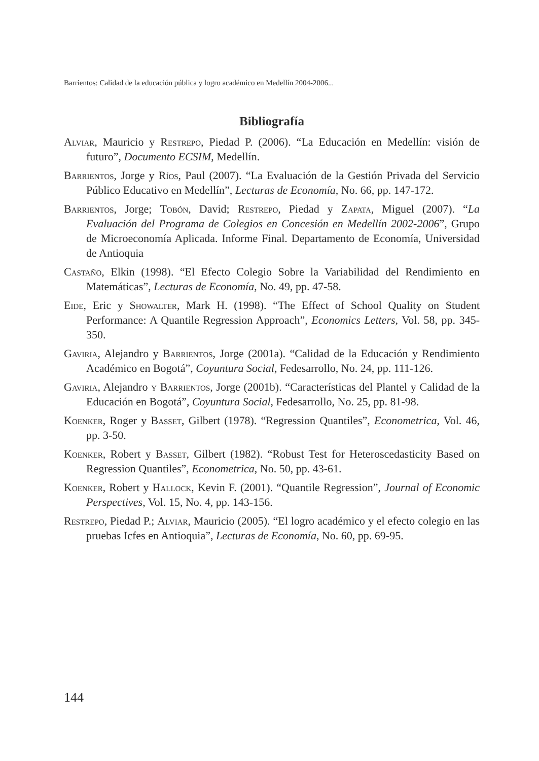Barrientos: Calidad de la educación pública y logro académico en Medellín 2004-2006...
Bibliografía
Alviar, Mauricio y Restrepo, Piedad P. (2006). “La Educación en Medellín: visión de futuro”, Documento ECSIM, Medellín.
Barrientos, Jorge y Ríos, Paul (2007). “La Evaluación de la Gestión Privada del Servicio Público Educativo en Medellín”, Lecturas de Economía, No. 66, pp. 147-172.
Barrientos, Jorge; Tobón, David; Restrepo, Piedad y Zapata, Miguel (2007). “La Evaluación del Programa de Colegios en Concesión en Medellín 2002-2006”, Grupo de Microeconomía Aplicada. Informe Final. Departamento de Economía, Universidad de Antioquia
Castaño, Elkin (1998). “El Efecto Colegio Sobre la Variabilidad del Rendimiento en Matemáticas”, Lecturas de Economía, No. 49, pp. 47-58.
Eide, Eric y Showalter, Mark H. (1998). “The Effect of School Quality on Student Performance: A Quantile Regression Approach”, Economics Letters, Vol. 58, pp. 345-350.
Gaviria, Alejandro y Barrientos, Jorge (2001a). “Calidad de la Educación y Rendimiento Académico en Bogotá”, Coyuntura Social, Fedesarrollo, No. 24, pp. 111-126.
Gaviria, Alejandro y Barrientos, Jorge (2001b). “Características del Plantel y Calidad de la Educación en Bogotá”, Coyuntura Social, Fedesarrollo, No. 25, pp. 81-98.
Koenker, Roger y Basset, Gilbert (1978). “Regression Quantiles”, Econometrica, Vol. 46, pp. 3-50.
Koenker, Robert y Basset, Gilbert (1982). “Robust Test for Heteroscedasticity Based on Regression Quantiles”, Econometrica, No. 50, pp. 43-61.
Koenker, Robert y Hallock, Kevin F. (2001). “Quantile Regression”, Journal of Economic Perspectives, Vol. 15, No. 4, pp. 143-156.
Restrepo, Piedad P.; Alviar, Mauricio (2005). “El logro académico y el efecto colegio en las pruebas Icfes en Antioquia”, Lecturas de Economía, No. 60, pp. 69-95.
144